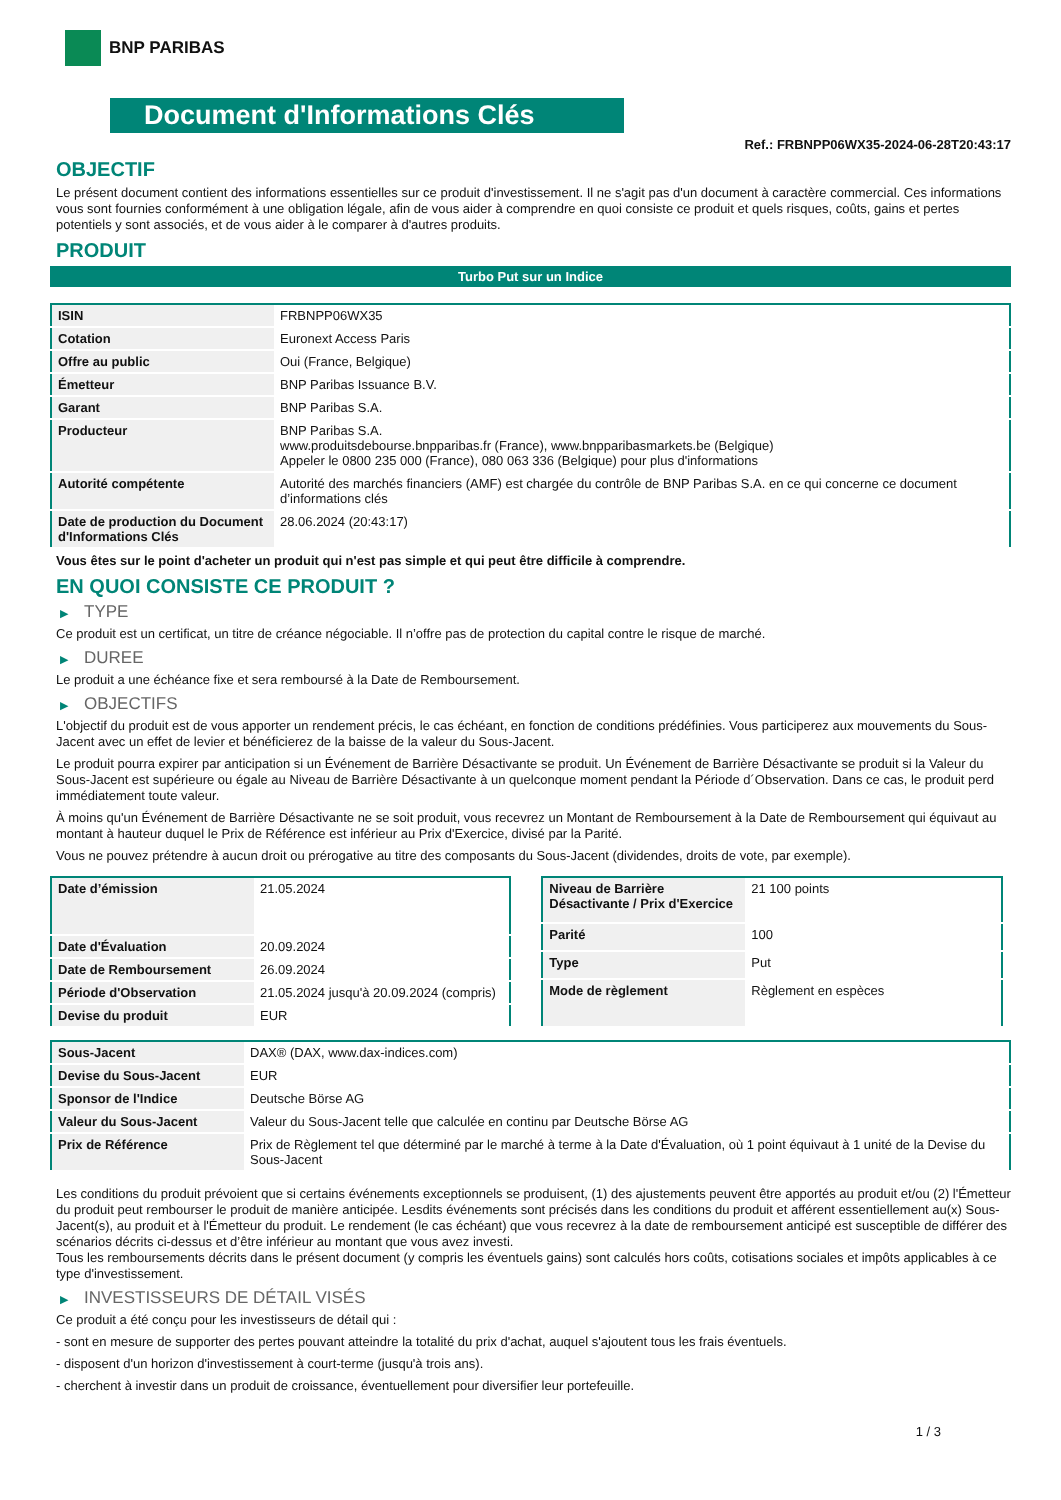BNP PARIBAS
Document d'Informations Clés
Ref.: FRBNPP06WX35-2024-06-28T20:43:17
OBJECTIF
Le présent document contient des informations essentielles sur ce produit d'investissement. Il ne s'agit pas d'un document à caractère commercial. Ces informations vous sont fournies conformément à une obligation légale, afin de vous aider à comprendre en quoi consiste ce produit et quels risques, coûts, gains et pertes potentiels y sont associés, et de vous aider à le comparer à d'autres produits.
PRODUIT
Turbo Put sur un Indice
| ISIN | FRBNPP06WX35 |
| Cotation | Euronext Access Paris |
| Offre au public | Oui (France, Belgique) |
| Émetteur | BNP Paribas Issuance B.V. |
| Garant | BNP Paribas S.A. |
| Producteur | BNP Paribas S.A. www.produitsdebourse.bnpparibas.fr (France), www.bnpparibasmarkets.be (Belgique) Appeler le 0800 235 000 (France), 080 063 336 (Belgique) pour plus d'informations |
| Autorité compétente | Autorité des marchés financiers (AMF) est chargée du contrôle de BNP Paribas S.A. en ce qui concerne ce document d’informations clés |
| Date de production du Document d'Informations Clés | 28.06.2024 (20:43:17) |
Vous êtes sur le point d'acheter un produit qui n'est pas simple et qui peut être difficile à comprendre.
EN QUOI CONSISTE CE PRODUIT ?
▶ TYPE
Ce produit est un certificat, un titre de créance négociable. Il n’offre pas de protection du capital contre le risque de marché.
▶ DUREE
Le produit a une échéance fixe et sera remboursé à la Date de Remboursement.
▶ OBJECTIFS
L'objectif du produit est de vous apporter un rendement précis, le cas échéant, en fonction de conditions prédéfinies. Vous participerez aux mouvements du Sous-Jacent avec un effet de levier et bénéficierez de la baisse de la valeur du Sous-Jacent.
Le produit pourra expirer par anticipation si un Événement de Barrière Désactivante se produit. Un Événement de Barrière Désactivante se produit si la Valeur du Sous-Jacent est supérieure ou égale au Niveau de Barrière Désactivante à un quelconque moment pendant la Période d´Observation. Dans ce cas, le produit perd immédiatement toute valeur.
À moins qu'un Événement de Barrière Désactivante ne se soit produit, vous recevrez un Montant de Remboursement à la Date de Remboursement qui équivaut au montant à hauteur duquel le Prix de Référence est inférieur au Prix d'Exercice, divisé par la Parité.
Vous ne pouvez prétendre à aucun droit ou prérogative au titre des composants du Sous-Jacent (dividendes, droits de vote, par exemple).
| Date d’émission | 21.05.2024 |
| Date d'Évaluation | 20.09.2024 |
| Date de Remboursement | 26.09.2024 |
| Période d'Observation | 21.05.2024 jusqu'à 20.09.2024 (compris) |
| Devise du produit | EUR |
| Niveau de Barrière Désactivante / Prix d'Exercice | 21 100 points |
| Parité | 100 |
| Type | Put |
| Mode de règlement | Règlement en espèces |
| Sous-Jacent | DAX® (DAX, www.dax-indices.com) |
| Devise du Sous-Jacent | EUR |
| Sponsor de l'Indice | Deutsche Börse AG |
| Valeur du Sous-Jacent | Valeur du Sous-Jacent telle que calculée en continu par Deutsche Börse AG |
| Prix de Référence | Prix de Règlement tel que déterminé par le marché à terme à la Date d'Évaluation, où 1 point équivaut à 1 unité de la Devise du Sous-Jacent |
Les conditions du produit prévoient que si certains événements exceptionnels se produisent, (1) des ajustements peuvent être apportés au produit et/ou (2) l'Émetteur du produit peut rembourser le produit de manière anticipée. Lesdits événements sont précisés dans les conditions du produit et afférent essentiellement au(x) Sous-Jacent(s), au produit et à l'Émetteur du produit. Le rendement (le cas échéant) que vous recevrez à la date de remboursement anticipé est susceptible de différer des scénarios décrits ci-dessus et d’être inférieur au montant que vous avez investi.
Tous les remboursements décrits dans le présent document (y compris les éventuels gains) sont calculés hors coûts, cotisations sociales et impôts applicables à ce type d'investissement.
▶ INVESTISSEURS DE DÉTAIL VISÉS
Ce produit a été conçu pour les investisseurs de détail qui :
- sont en mesure de supporter des pertes pouvant atteindre la totalité du prix d'achat, auquel s'ajoutent tous les frais éventuels.
- disposent d'un horizon d'investissement à court-terme (jusqu'à trois ans).
- cherchent à investir dans un produit de croissance, éventuellement pour diversifier leur portefeuille.
1 / 3